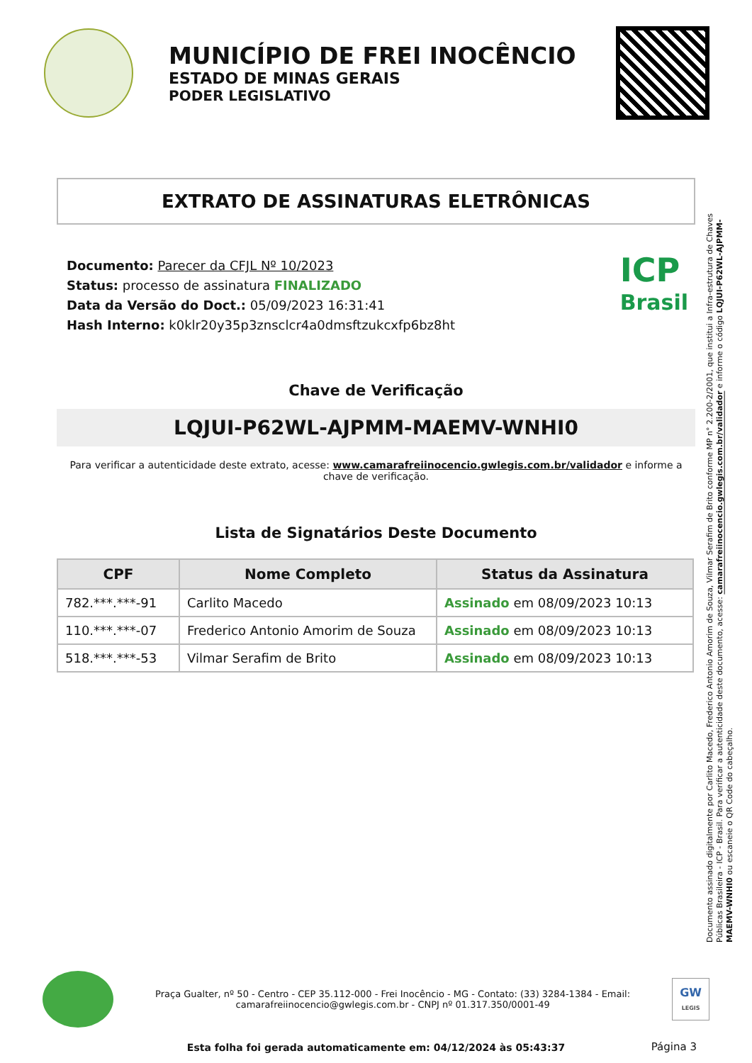MUNICÍPIO DE FREI INOCÊNCIO
ESTADO DE MINAS GERAIS
PODER LEGISLATIVO
EXTRATO DE ASSINATURAS ELETRÔNICAS
Documento: Parecer da CFJL Nº 10/2023
Status: processo de assinatura FINALIZADO
Data da Versão do Doct.: 05/09/2023 16:31:41
Hash Interno: k0klr20y35p3znsclcr4a0dmsftzukcxfp6bz8ht
ICP
Brasil
Chave de Verificação
LQJUI-P62WL-AJPMM-MAEMV-WNHI0
Para verificar a autenticidade deste extrato, acesse: www.camarafreiinocencio.gwlegis.com.br/validador e informe a chave de verificação.
Lista de Signatários Deste Documento
| CPF | Nome Completo | Status da Assinatura |
| --- | --- | --- |
| 782.***.***-91 | Carlito Macedo | Assinado em 08/09/2023 10:13 |
| 110.***.***-07 | Frederico Antonio Amorim de Souza | Assinado em 08/09/2023 10:13 |
| 518.***.***-53 | Vilmar Serafim de Brito | Assinado em 08/09/2023 10:13 |
Documento assinado digitalmente por Carlito Macedo, Frederico Antonio Amorim de Souza, Vilmar Serafim de Brito conforme MP n° 2.200-2/2001, que institui a Infra-estrutura de Chaves Públicas Brasileira - ICP - Brasil. Para verificar a autenticidade deste documento, acesse: camarafreiinocencio.gwlegis.com.br/validador e informe o código LQJUI-P62WL-AJPMM-MAEMV-WNHI0 ou escaneie o QR Code do cabeçalho.
Praça Gualter, nº 50 - Centro - CEP 35.112-000 - Frei Inocêncio - MG - Contato: (33) 3284-1384 - Email: camarafreiinocencio@gwlegis.com.br - CNPJ nº 01.317.350/0001-49
GW
LEGIS
Esta folha foi gerada automaticamente em: 04/12/2024 às 05:43:37
Página 3